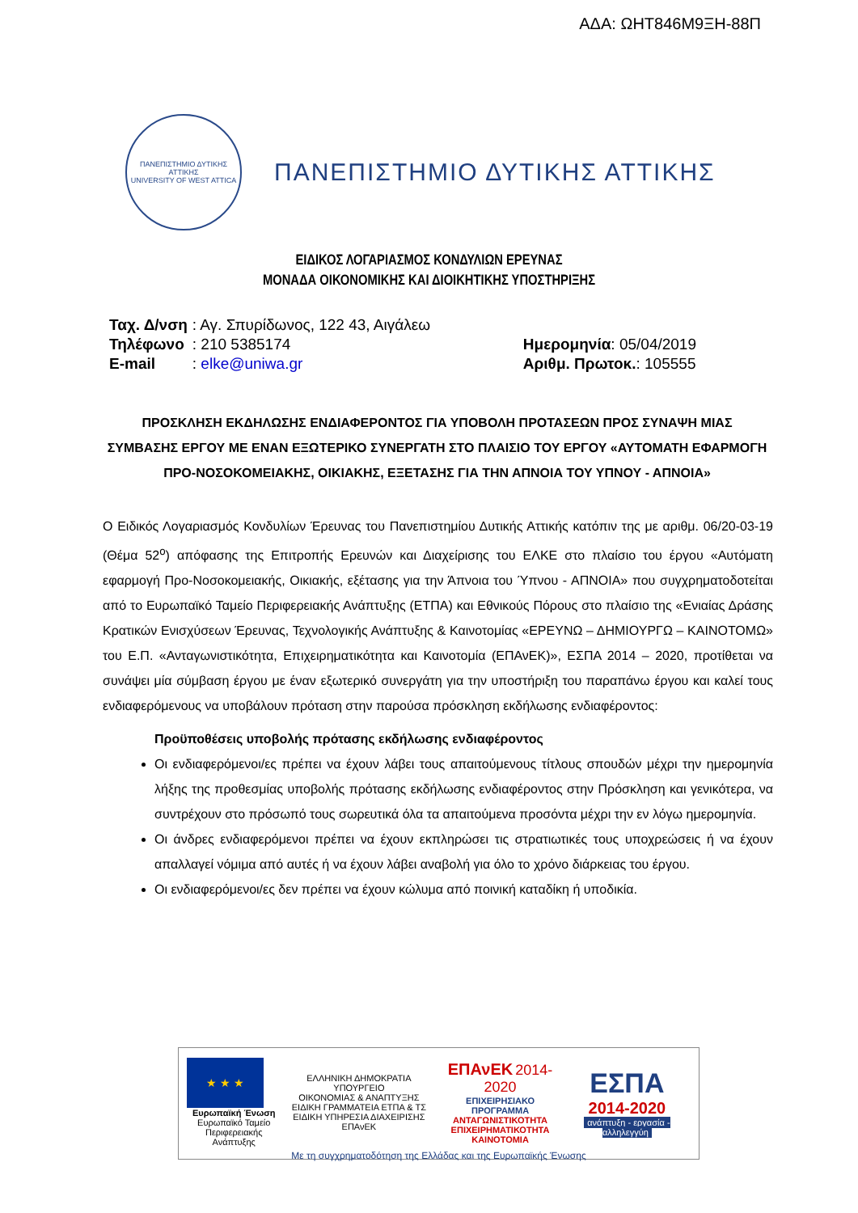ΑΔΑ: ΩΗΤ846Μ9ΞΗ-88Π
ΠΑΝΕΠΙΣΤΗΜΙΟ ΔΥΤΙΚΗΣ ΑΤΤΙΚΗΣ
UNIVERSITY OF WEST ATTICA
ΠΑΝΕΠΙΣΤΗΜΙΟ ΔΥΤΙΚΗΣ ΑΤΤΙΚΗΣ
ΕΙΔΙΚΟΣ ΛΟΓΑΡΙΑΣΜΟΣ ΚΟΝΔΥΛΙΩΝ ΕΡΕΥΝΑΣ
ΜΟΝΑΔΑ ΟΙΚΟΝΟΜΙΚΗΣ ΚΑΙ ΔΙΟΙΚΗΤΙΚΗΣ ΥΠΟΣΤΗΡΙΞΗΣ
| Ταχ. Δ/νση | : Αγ. Σπυρίδωνος, 122 43, Αιγάλεω |
| Τηλέφωνο | : 210 5385174 |
| E-mail | : elke@uniwa.gr |
Ημερομηνία: 05/04/2019
Αριθμ. Πρωτοκ.: 105555
ΠΡΟΣΚΛΗΣΗ ΕΚΔΗΛΩΣΗΣ ΕΝΔΙΑΦΕΡΟΝΤΟΣ ΓΙΑ ΥΠΟΒΟΛΗ ΠΡΟΤΑΣΕΩΝ ΠΡΟΣ ΣΥΝΑΨΗ ΜΙΑΣ ΣΥΜΒΑΣΗΣ ΕΡΓΟΥ ΜΕ ΕΝΑΝ ΕΞΩΤΕΡΙΚΟ ΣΥΝΕΡΓΑΤΗ ΣΤΟ ΠΛΑΙΣΙΟ ΤΟΥ ΕΡΓΟΥ «ΑΥΤΟΜΑΤΗ ΕΦΑΡΜΟΓΗ ΠΡΟ-ΝΟΣΟΚΟΜΕΙΑΚΗΣ, ΟΙΚΙΑΚΗΣ, ΕΞΕΤΑΣΗΣ ΓΙΑ ΤΗΝ ΑΠΝΟΙΑ ΤΟΥ ΥΠΝΟΥ - ΑΠΝΟΙΑ»
Ο Ειδικός Λογαριασμός Κονδυλίων Έρευνας του Πανεπιστημίου Δυτικής Αττικής κατόπιν της με αριθμ. 06/20-03-19 (Θέμα 52<sup>ο</sup>) απόφασης της Επιτροπής Ερευνών και Διαχείρισης του ΕΛΚΕ στο πλαίσιο του έργου «Αυτόματη εφαρμογή Προ-Νοσοκομειακής, Οικιακής, εξέτασης για την Άπνοια του Ύπνου - ΑΠΝΟΙΑ» που συγχρηματοδοτείται από το Ευρωπαϊκό Ταμείο Περιφερειακής Ανάπτυξης (ΕΤΠΑ) και Εθνικούς Πόρους στο πλαίσιο της «Ενιαίας Δράσης Κρατικών Ενισχύσεων Έρευνας, Τεχνολογικής Ανάπτυξης & Καινοτομίας «ΕΡΕΥΝΩ – ΔΗΜΙΟΥΡΓΩ – ΚΑΙΝΟΤΟΜΩ» του Ε.Π. «Ανταγωνιστικότητα, Επιχειρηματικότητα και Καινοτομία (ΕΠΑνΕΚ)», ΕΣΠΑ 2014 – 2020, προτίθεται να συνάψει μία σύμβαση έργου με έναν εξωτερικό συνεργάτη για την υποστήριξη του παραπάνω έργου και καλεί τους ενδιαφερόμενους να υποβάλουν πρόταση στην παρούσα πρόσκληση εκδήλωσης ενδιαφέροντος:
Προϋποθέσεις υποβολής πρότασης εκδήλωσης ενδιαφέροντος
Οι ενδιαφερόμενοι/ες πρέπει να έχουν λάβει τους απαιτούμενους τίτλους σπουδών μέχρι την ημερομηνία λήξης της προθεσμίας υποβολής πρότασης εκδήλωσης ενδιαφέροντος στην Πρόσκληση και γενικότερα, να συντρέχουν στο πρόσωπό τους σωρευτικά όλα τα απαιτούμενα προσόντα μέχρι την εν λόγω ημερομηνία.
Οι άνδρες ενδιαφερόμενοι πρέπει να έχουν εκπληρώσει τις στρατιωτικές τους υποχρεώσεις ή να έχουν απαλλαγεί νόμιμα από αυτές ή να έχουν λάβει αναβολή για όλο το χρόνο διάρκειας του έργου.
Οι ενδιαφερόμενοι/ες δεν πρέπει να έχουν κώλυμα από ποινική καταδίκη ή υποδικία.
★ ★ ★
Ευρωπαϊκή Ένωση
Ευρωπαϊκό Ταμείο
Περιφερειακής Ανάπτυξης
ΕΛΛΗΝΙΚΗ ΔΗΜΟΚΡΑΤΙΑ
ΥΠΟΥΡΓΕΙΟ
ΟΙΚΟΝΟΜΙΑΣ & ΑΝΑΠΤΥΞΗΣ
ΕΙΔΙΚΗ ΓΡΑΜΜΑΤΕΙΑ ΕΤΠΑ & ΤΣ
ΕΙΔΙΚΗ ΥΠΗΡΕΣΙΑ ΔΙΑΧΕΙΡΙΣΗΣ ΕΠΑνΕΚ
ΕΠΑνΕΚ 2014-2020
ΕΠΙΧΕΙΡΗΣΙΑΚΟ ΠΡΟΓΡΑΜΜΑ
ΑΝΤΑΓΩΝΙΣΤΙΚΟΤΗΤΑ
ΕΠΙΧΕΙΡΗΜΑΤΙΚΟΤΗΤΑ
ΚΑΙΝΟΤΟΜΙΑ
ΕΣΠΑ
2014-2020
ανάπτυξη - εργασία - αλληλεγγύη
Με τη συγχρηματοδότηση της Ελλάδας και της Ευρωπαϊκής Ένωσης